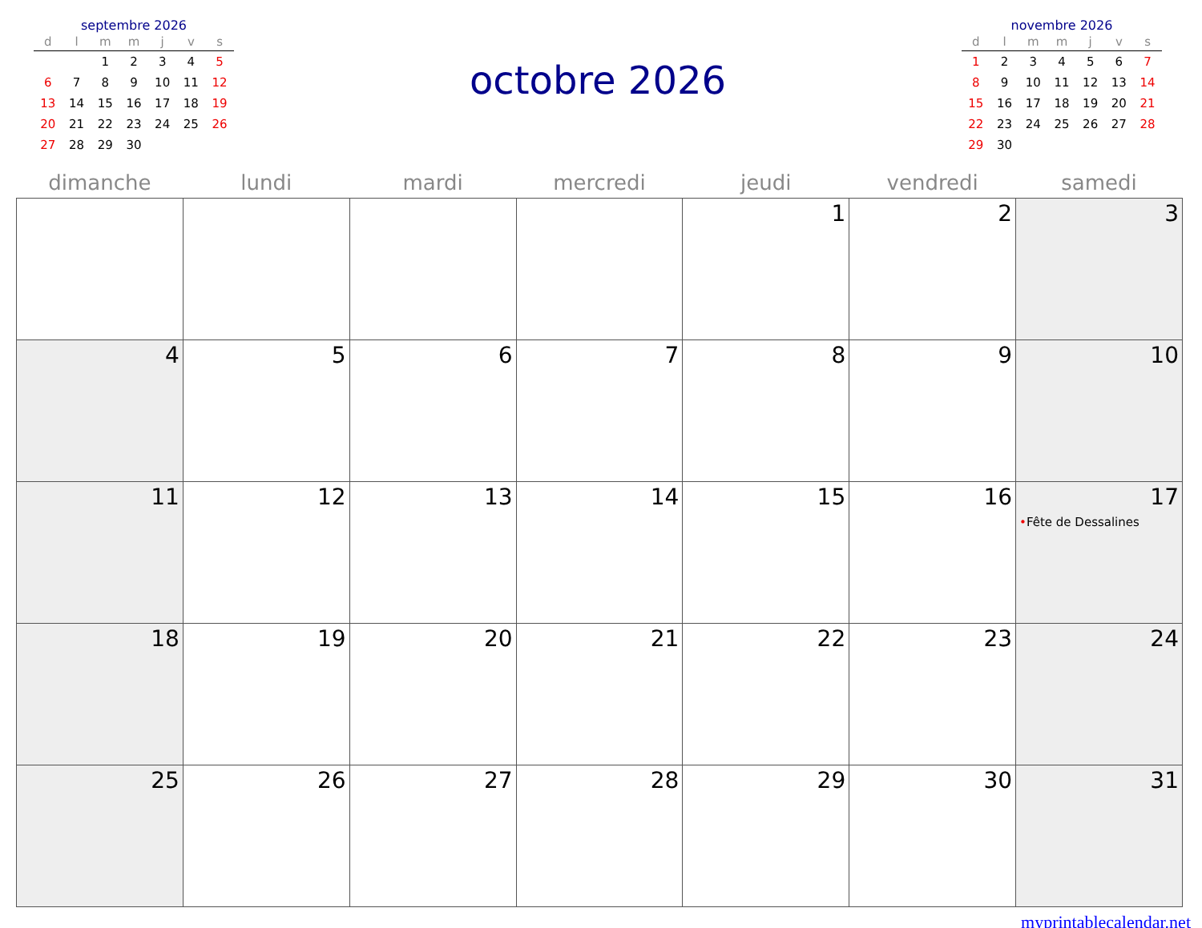septembre 2026
| d | l | m | m | j | v | s |
| --- | --- | --- | --- | --- | --- | --- |
| | | 1 | 2 | 3 | 4 | 5 |
| 6 | 7 | 8 | 9 | 10 | 11 | 12 |
| 13 | 14 | 15 | 16 | 17 | 18 | 19 |
| 20 | 21 | 22 | 23 | 24 | 25 | 26 |
| 27 | 28 | 29 | 30 | | | |
octobre 2026
novembre 2026
| d | l | m | m | j | v | s |
| --- | --- | --- | --- | --- | --- | --- |
| 1 | 2 | 3 | 4 | 5 | 6 | 7 |
| 8 | 9 | 10 | 11 | 12 | 13 | 14 |
| 15 | 16 | 17 | 18 | 19 | 20 | 21 |
| 22 | 23 | 24 | 25 | 26 | 27 | 28 |
| 29 | 30 | | | | | |
| dimanche | lundi | mardi | mercredi | jeudi | vendredi | samedi |
| --- | --- | --- | --- | --- | --- | --- |
| | | | | 1 | 2 | 3 |
| 4 | 5 | 6 | 7 | 8 | 9 | 10 |
| 11 | 12 | 13 | 14 | 15 | 16 | 17 • Fête de Dessalines |
| 18 | 19 | 20 | 21 | 22 | 23 | 24 |
| 25 | 26 | 27 | 28 | 29 | 30 | 31 |
myprintablecalendar.net